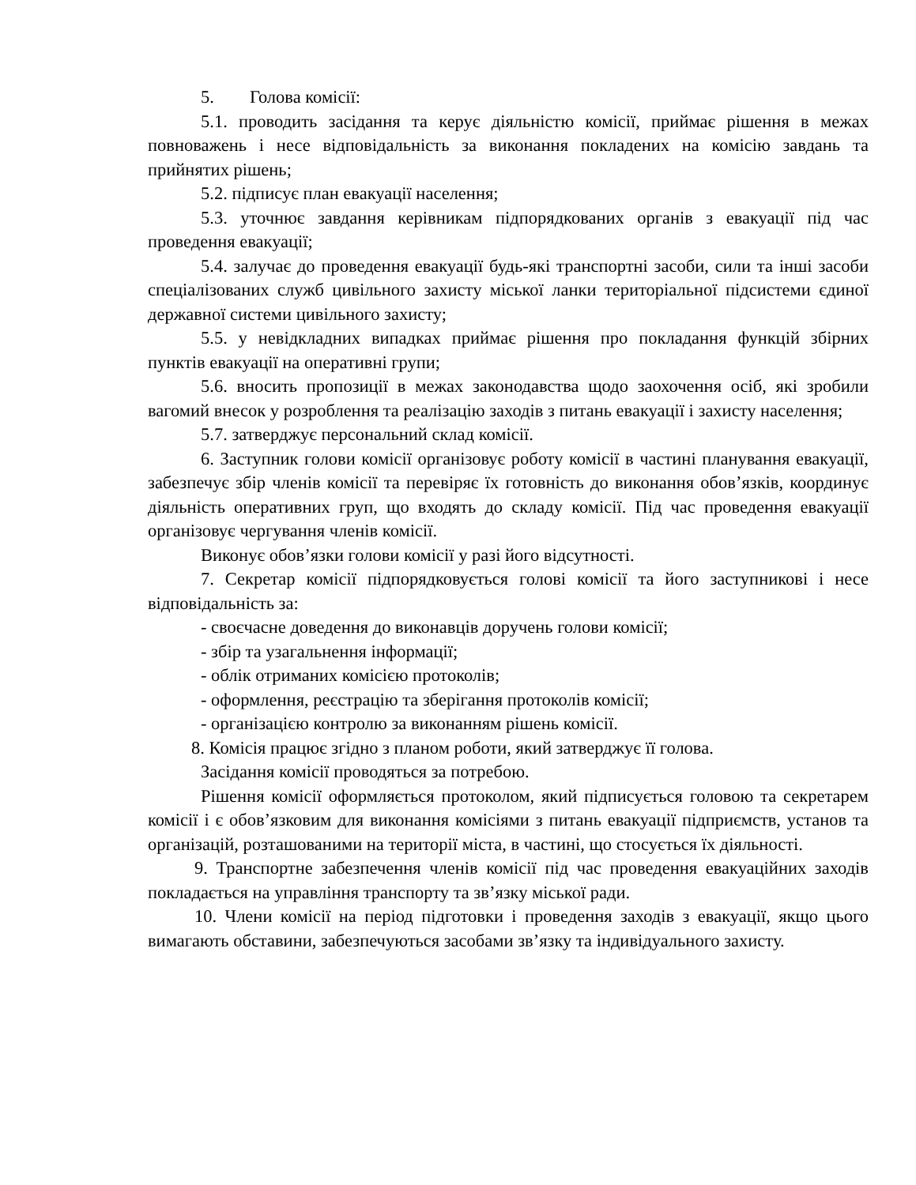5. Голова комісії:
5.1. проводить засідання та керує діяльністю комісії, приймає рішення в межах повноважень і несе відповідальність за виконання покладених на комісію завдань та прийнятих рішень;
5.2. підписує план евакуації населення;
5.3. уточнює завдання керівникам підпорядкованих органів з евакуації під час проведення евакуації;
5.4. залучає до проведення евакуації будь-які транспортні засоби, сили та інші засоби спеціалізованих служб цивільного захисту міської ланки територіальної підсистеми єдиної державної системи цивільного захисту;
5.5. у невідкладних випадках приймає рішення про покладання функцій збірних пунктів евакуації на оперативні групи;
5.6. вносить пропозиції в межах законодавства щодо заохочення осіб, які зробили вагомий внесок у розроблення та реалізацію заходів з питань евакуації і захисту населення;
5.7. затверджує персональний склад комісії.
6. Заступник голови комісії організовує роботу комісії в частині планування евакуації, забезпечує збір членів комісії та перевіряє їх готовність до виконання обов’язків, координує діяльність оперативних груп, що входять до складу комісії. Під час проведення евакуації організовує чергування членів комісії.
Виконує обов’язки голови комісії у разі його відсутності.
7. Секретар комісії підпорядковується голові комісії та його заступникові і несе відповідальність за:
- своєчасне доведення до виконавців доручень голови комісії;
- збір та узагальнення інформації;
- облік отриманих комісією протоколів;
- оформлення, реєстрацію та зберігання протоколів комісії;
- організацією контролю за виконанням рішень комісії.
8. Комісія працює згідно з планом роботи, який затверджує її голова.
Засідання комісії проводяться за потребою.
Рішення комісії оформляється протоколом, який підписується головою та секретарем комісії і є обов’язковим для виконання комісіями з питань евакуації підприємств, установ та організацій, розташованими на території міста, в частині, що стосується їх діяльності.
9. Транспортне забезпечення членів комісії під час проведення евакуаційних заходів покладається на управління транспорту та зв’язку міської ради.
10. Члени комісії на період підготовки і проведення заходів з евакуації, якщо цього вимагають обставини, забезпечуються засобами зв’язку та індивідуального захисту.